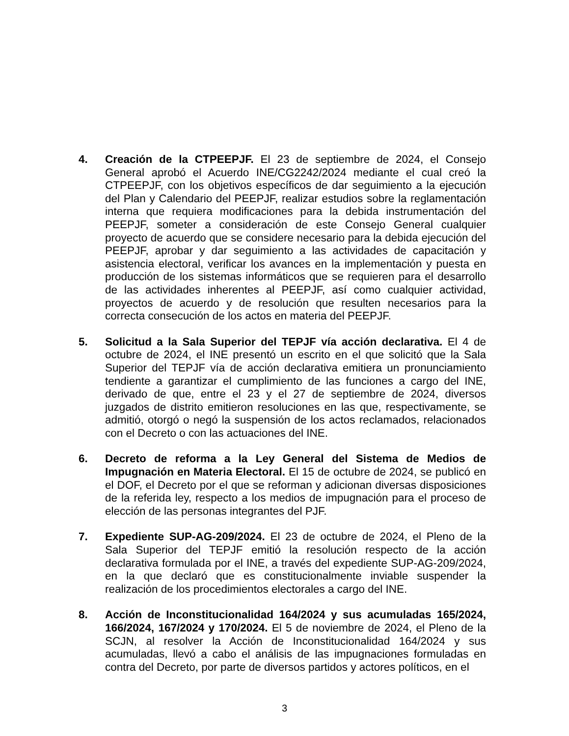4. Creación de la CTPEEPJF. El 23 de septiembre de 2024, el Consejo General aprobó el Acuerdo INE/CG2242/2024 mediante el cual creó la CTPEEPJF, con los objetivos específicos de dar seguimiento a la ejecución del Plan y Calendario del PEEPJF, realizar estudios sobre la reglamentación interna que requiera modificaciones para la debida instrumentación del PEEPJF, someter a consideración de este Consejo General cualquier proyecto de acuerdo que se considere necesario para la debida ejecución del PEEPJF, aprobar y dar seguimiento a las actividades de capacitación y asistencia electoral, verificar los avances en la implementación y puesta en producción de los sistemas informáticos que se requieren para el desarrollo de las actividades inherentes al PEEPJF, así como cualquier actividad, proyectos de acuerdo y de resolución que resulten necesarios para la correcta consecución de los actos en materia del PEEPJF.
5. Solicitud a la Sala Superior del TEPJF vía acción declarativa. El 4 de octubre de 2024, el INE presentó un escrito en el que solicitó que la Sala Superior del TEPJF vía de acción declarativa emitiera un pronunciamiento tendiente a garantizar el cumplimiento de las funciones a cargo del INE, derivado de que, entre el 23 y el 27 de septiembre de 2024, diversos juzgados de distrito emitieron resoluciones en las que, respectivamente, se admitió, otorgó o negó la suspensión de los actos reclamados, relacionados con el Decreto o con las actuaciones del INE.
6. Decreto de reforma a la Ley General del Sistema de Medios de Impugnación en Materia Electoral. El 15 de octubre de 2024, se publicó en el DOF, el Decreto por el que se reforman y adicionan diversas disposiciones de la referida ley, respecto a los medios de impugnación para el proceso de elección de las personas integrantes del PJF.
7. Expediente SUP-AG-209/2024. El 23 de octubre de 2024, el Pleno de la Sala Superior del TEPJF emitió la resolución respecto de la acción declarativa formulada por el INE, a través del expediente SUP-AG-209/2024, en la que declaró que es constitucionalmente inviable suspender la realización de los procedimientos electorales a cargo del INE.
8. Acción de Inconstitucionalidad 164/2024 y sus acumuladas 165/2024, 166/2024, 167/2024 y 170/2024. El 5 de noviembre de 2024, el Pleno de la SCJN, al resolver la Acción de Inconstitucionalidad 164/2024 y sus acumuladas, llevó a cabo el análisis de las impugnaciones formuladas en contra del Decreto, por parte de diversos partidos y actores políticos, en el
3